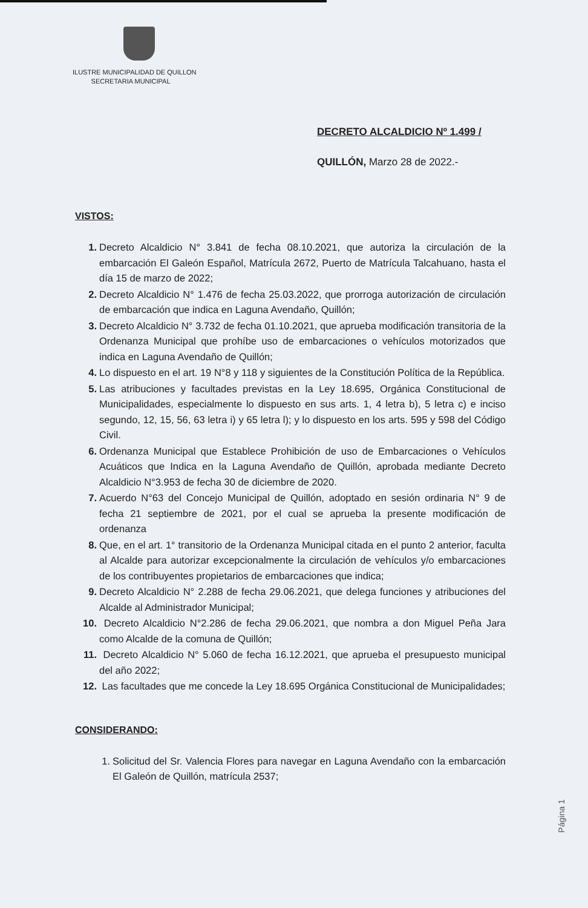ILUSTRE MUNICIPALIDAD DE QUILLON
SECRETARIA MUNICIPAL
DECRETO ALCALDICIO Nº 1.499 /
QUILLÓN, Marzo 28 de 2022.-
VISTOS:
1. Decreto Alcaldicio N° 3.841 de fecha 08.10.2021, que autoriza la circulación de la embarcación El Galeón Español, Matrícula 2672, Puerto de Matrícula Talcahuano, hasta el día 15 de marzo de 2022;
2. Decreto Alcaldicio N° 1.476 de fecha 25.03.2022, que prorroga autorización de circulación de embarcación que indica en Laguna Avendaño, Quillón;
3. Decreto Alcaldicio N° 3.732 de fecha 01.10.2021, que aprueba modificación transitoria de la Ordenanza Municipal que prohíbe uso de embarcaciones o vehículos motorizados que indica en Laguna Avendaño de Quillón;
4. Lo dispuesto en el art. 19 N°8 y 118 y siguientes de la Constitución Política de la República.
5. Las atribuciones y facultades previstas en la Ley 18.695, Orgánica Constitucional de Municipalidades, especialmente lo dispuesto en sus arts. 1, 4 letra b), 5 letra c) e inciso segundo, 12, 15, 56, 63 letra i) y 65 letra l); y lo dispuesto en los arts. 595 y 598 del Código Civil.
6. Ordenanza Municipal que Establece Prohibición de uso de Embarcaciones o Vehículos Acuáticos que Indica en la Laguna Avendaño de Quillón, aprobada mediante Decreto Alcaldicio N°3.953 de fecha 30 de diciembre de 2020.
7. Acuerdo N°63 del Concejo Municipal de Quillón, adoptado en sesión ordinaria N° 9 de fecha 21 septiembre de 2021, por el cual se aprueba la presente modificación de ordenanza
8. Que, en el art. 1° transitorio de la Ordenanza Municipal citada en el punto 2 anterior, faculta al Alcalde para autorizar excepcionalmente la circulación de vehículos y/o embarcaciones de los contribuyentes propietarios de embarcaciones que indica;
9. Decreto Alcaldicio N° 2.288 de fecha 29.06.2021, que delega funciones y atribuciones del Alcalde al Administrador Municipal;
10. Decreto Alcaldicio N°2.286 de fecha 29.06.2021, que nombra a don Miguel Peña Jara como Alcalde de la comuna de Quillón;
11. Decreto Alcaldicio N° 5.060 de fecha 16.12.2021, que aprueba el presupuesto municipal del año 2022;
12. Las facultades que me concede la Ley 18.695 Orgánica Constitucional de Municipalidades;
CONSIDERANDO:
1. Solicitud del Sr. Valencia Flores para navegar en Laguna Avendaño con la embarcación El Galeón de Quillón, matrícula 2537;
Página 1